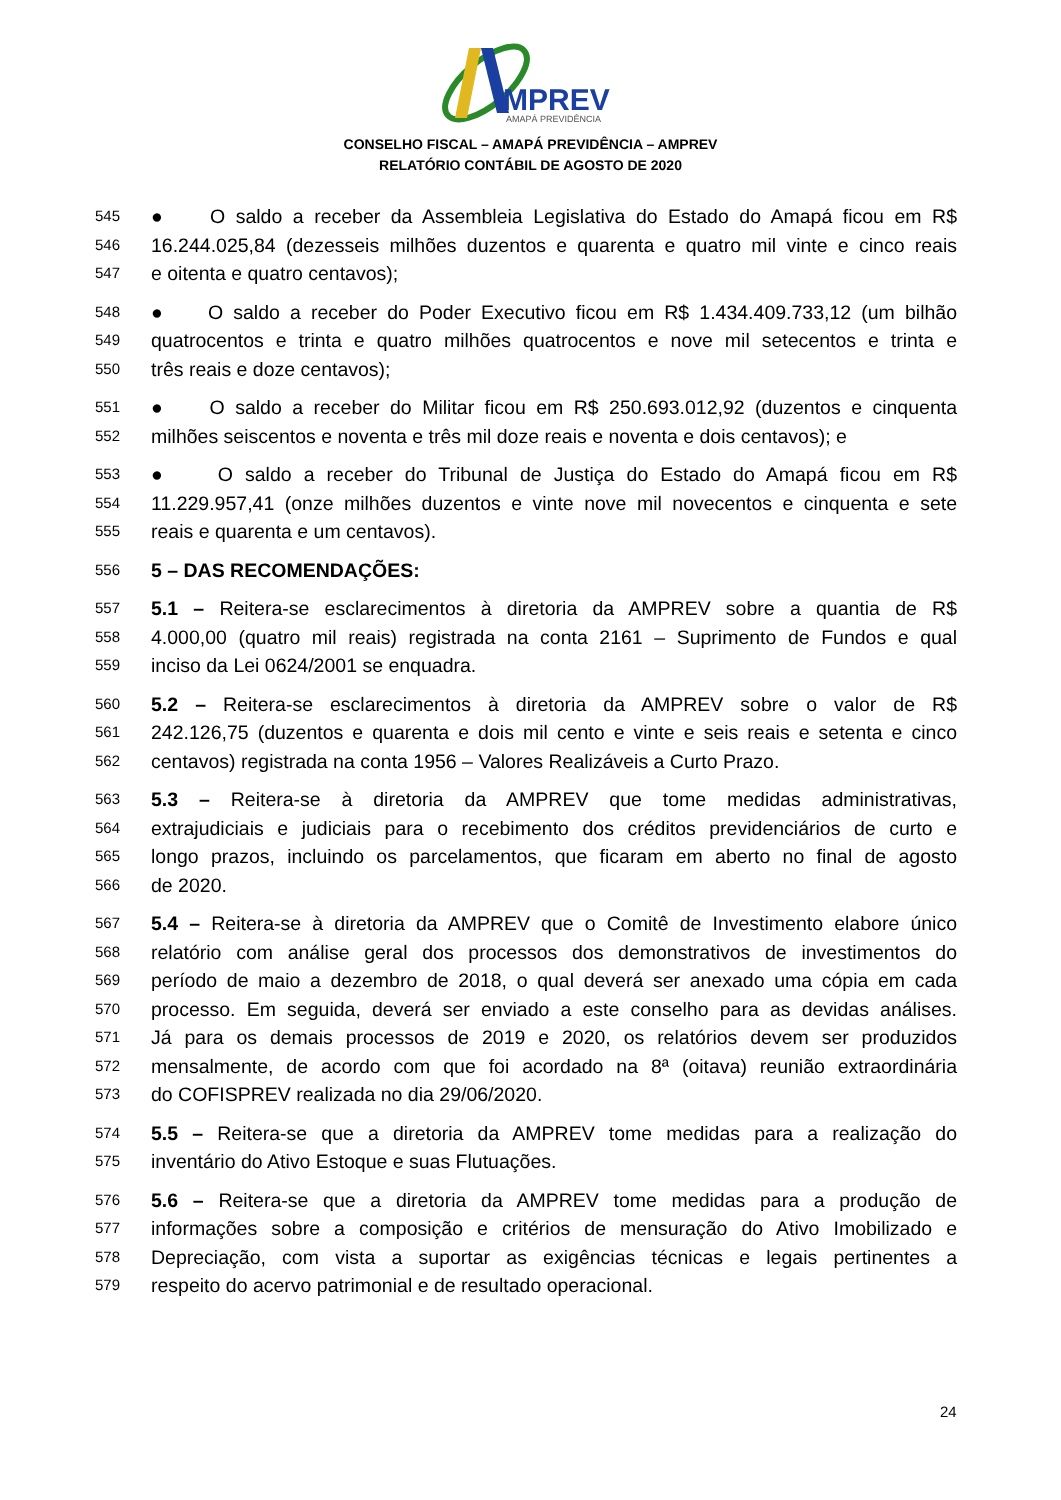MPREV
AMAPÁ PREVIDÊNCIA
CONSELHO FISCAL – AMAPÁ PREVIDÊNCIA – AMPREV
RELATÓRIO CONTÁBIL DE AGOSTO DE 2020
545 ● O saldo a receber da Assembleia Legislativa do Estado do Amapá ficou em R$
546 16.244.025,84 (dezesseis milhões duzentos e quarenta e quatro mil vinte e cinco reais
547 e oitenta e quatro centavos);
548 ● O saldo a receber do Poder Executivo ficou em R$ 1.434.409.733,12 (um bilhão
549 quatrocentos e trinta e quatro milhões quatrocentos e nove mil setecentos e trinta e
550 três reais e doze centavos);
551 ● O saldo a receber do Militar ficou em R$ 250.693.012,92 (duzentos e cinquenta
552 milhões seiscentos e noventa e três mil doze reais e noventa e dois centavos); e
553 ● O saldo a receber do Tribunal de Justiça do Estado do Amapá ficou em R$
554 11.229.957,41 (onze milhões duzentos e vinte nove mil novecentos e cinquenta e sete
555 reais e quarenta e um centavos).
556 5 – DAS RECOMENDAÇÕES:
557 5.1 – Reitera-se esclarecimentos à diretoria da AMPREV sobre a quantia de R$
558 4.000,00 (quatro mil reais) registrada na conta 2161 – Suprimento de Fundos e qual
559 inciso da Lei 0624/2001 se enquadra.
560 5.2 – Reitera-se esclarecimentos à diretoria da AMPREV sobre o valor de R$
561 242.126,75 (duzentos e quarenta e dois mil cento e vinte e seis reais e setenta e cinco
562 centavos) registrada na conta 1956 – Valores Realizáveis a Curto Prazo.
563 5.3 – Reitera-se à diretoria da AMPREV que tome medidas administrativas,
564 extrajudiciais e judiciais para o recebimento dos créditos previdenciários de curto e
565 longo prazos, incluindo os parcelamentos, que ficaram em aberto no final de agosto
566 de 2020.
567 5.4 – Reitera-se à diretoria da AMPREV que o Comitê de Investimento elabore único
568 relatório com análise geral dos processos dos demonstrativos de investimentos do
569 período de maio a dezembro de 2018, o qual deverá ser anexado uma cópia em cada
570 processo. Em seguida, deverá ser enviado a este conselho para as devidas análises.
571 Já para os demais processos de 2019 e 2020, os relatórios devem ser produzidos
572 mensalmente, de acordo com que foi acordado na 8ª (oitava) reunião extraordinária
573 do COFISPREV realizada no dia 29/06/2020.
574 5.5 – Reitera-se que a diretoria da AMPREV tome medidas para a realização do
575 inventário do Ativo Estoque e suas Flutuações.
576 5.6 – Reitera-se que a diretoria da AMPREV tome medidas para a produção de
577 informações sobre a composição e critérios de mensuração do Ativo Imobilizado e
578 Depreciação, com vista a suportar as exigências técnicas e legais pertinentes a
579 respeito do acervo patrimonial e de resultado operacional.
24